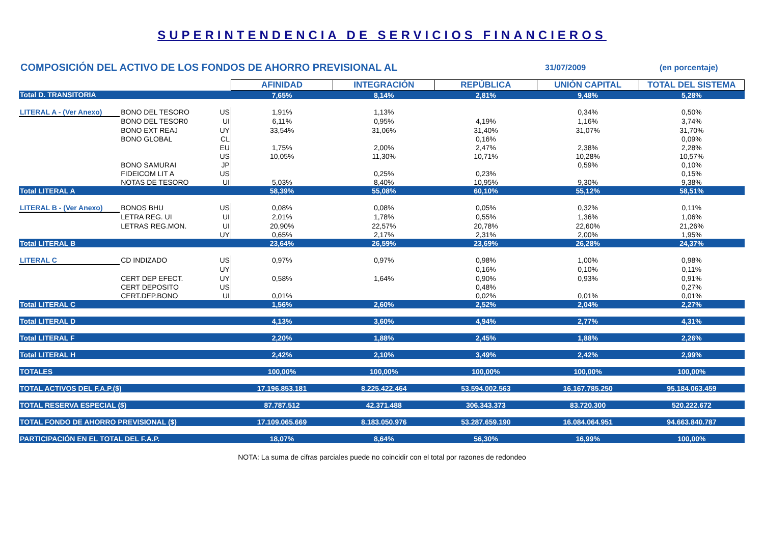SUPERINTENDENCIA DE SERVICIOS FINANCIEROS
COMPOSICIÓN DEL ACTIVO DE LOS FONDOS DE AHORRO PREVISIONAL AL
31/07/2009 (en porcentaje)
| | | | AFINIDAD | INTEGRACIÓN | REPÚBLICA | UNIÓN CAPITAL | TOTAL DEL SISTEMA |
| Total D. TRANSITORIA | | | 7,65% | 8,14% | 2,81% | 9,48% | 5,28% |
| LITERAL A - (Ver Anexo) | BONO DEL TESORO | US | 1,91% | 1,13% | | 0,34% | 0,50% |
| | BONO DEL TESOR0 | UI | 6,11% | 0,95% | 4,19% | 1,16% | 3,74% |
| | BONO EXT REAJ | UY | 33,54% | 31,06% | 31,40% | 31,07% | 31,70% |
| | BONO GLOBAL | CL | | | 0,16% | | 0,09% |
| | | EU | 1,75% | 2,00% | 2,47% | 2,38% | 2,28% |
| | | US | 10,05% | 11,30% | 10,71% | 10,28% | 10,57% |
| | BONO SAMURAI | JP | | | | 0,59% | 0,10% |
| | FIDEICOM LIT A | US | | 0,25% | 0,23% | | 0,15% |
| | NOTAS DE TESORO | UI | 5,03% | 8,40% | 10,95% | 9,30% | 9,38% |
| Total LITERAL A | | | 58,39% | 55,08% | 60,10% | 55,12% | 58,51% |
| LITERAL B - (Ver Anexo) | BONOS BHU | US | 0,08% | 0,08% | 0,05% | 0,32% | 0,11% |
| | LETRA REG. UI | UI | 2,01% | 1,78% | 0,55% | 1,36% | 1,06% |
| | LETRAS REG.MON. | UI | 20,90% | 22,57% | 20,78% | 22,60% | 21,26% |
| | | UY | 0,65% | 2,17% | 2,31% | 2,00% | 1,95% |
| Total LITERAL B | | | 23,64% | 26,59% | 23,69% | 26,28% | 24,37% |
| LITERAL C | CD INDIZADO | US | 0,97% | 0,97% | 0,98% | 1,00% | 0,98% |
| | | UY | | | 0,16% | 0,10% | 0,11% |
| | CERT DEP EFECT. | UY | 0,58% | 1,64% | 0,90% | 0,93% | 0,91% |
| | CERT DEPOSITO | US | | | 0,48% | | 0,27% |
| | CERT.DEP.BONO | UI | 0,01% | | 0,02% | 0,01% | 0,01% |
| Total LITERAL C | | | 1,56% | 2,60% | 2,52% | 2,04% | 2,27% |
| Total LITERAL D | | | 4,13% | 3,60% | 4,94% | 2,77% | 4,31% |
| Total LITERAL F | | | 2,20% | 1,88% | 2,45% | 1,88% | 2,26% |
| Total LITERAL H | | | 2,42% | 2,10% | 3,49% | 2,42% | 2,99% |
| TOTALES | | | 100,00% | 100,00% | 100,00% | 100,00% | 100,00% |
| TOTAL ACTIVOS DEL F.A.P.($) | | | 17.196.853.181 | 8.225.422.464 | 53.594.002.563 | 16.167.785.250 | 95.184.063.459 |
| TOTAL RESERVA ESPECIAL ($) | | | 87.787.512 | 42.371.488 | 306.343.373 | 83.720.300 | 520.222.672 |
| TOTAL FONDO DE AHORRO PREVISIONAL ($) | | | 17.109.065.669 | 8.183.050.976 | 53.287.659.190 | 16.084.064.951 | 94.663.840.787 |
| PARTICIPACIÓN EN EL TOTAL DEL F.A.P. | | | 18,07% | 8,64% | 56,30% | 16,99% | 100,00% |
NOTA: La suma de cifras parciales puede no coincidir con el total por razones de redondeo